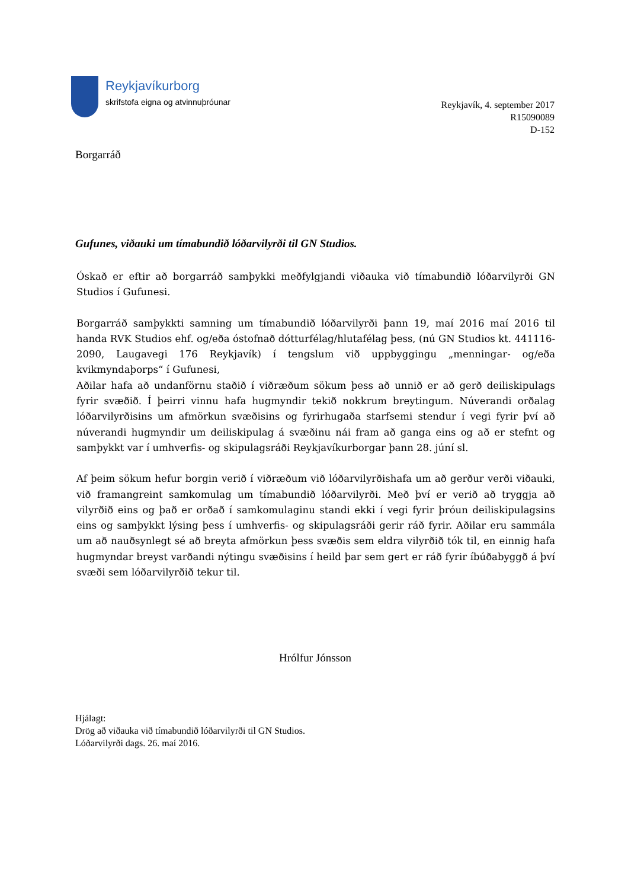Reykjavíkurborg
skrifstofa eigna og atvinnuþróunar
Reykjavík, 4. september 2017
R15090089
D-152
Borgarráð
Gufunes, viðauki um tímabundið lóðarvilyrði til GN Studios.
Óskað er eftir að borgarráð samþykki meðfylgjandi viðauka við tímabundið lóðarvilyrði GN Studios í Gufunesi.
Borgarráð samþykkti samning um tímabundið lóðarvilyrði þann 19, maí 2016 maí 2016 til handa RVK Studios ehf. og/eða óstofnað dótturfélag/hlutafélag þess, (nú GN Studios kt. 441116-2090, Laugavegi 176 Reykjavík) í tengslum við uppbyggingu „menningar- og/eða kvikmyndaþorps“ í Gufunesi,
Aðilar hafa að undanförnu staðið í viðræðum sökum þess að unnið er að gerð deiliskipulags fyrir svæðið. Í þeirri vinnu hafa hugmyndir tekið nokkrum breytingum. Núverandi orðalag lóðarvilyrðisins um afmörkun svæðisins og fyrirhugaða starfsemi stendur í vegi fyrir því að núverandi hugmyndir um deiliskipulag á svæðinu nái fram að ganga eins og að er stefnt og samþykkt var í umhverfis- og skipulagsráði Reykjavíkurborgar þann 28. júní sl.
Af þeim sökum hefur borgin verið í viðræðum við lóðarvilyrðishafa um að gerður verði viðauki, við framangreint samkomulag um tímabundið lóðarvilyrði. Með því er verið að tryggja að vilyrðið eins og það er orðað í samkomulaginu standi ekki í vegi fyrir þróun deiliskipulagsins eins og samþykkt lýsing þess í umhverfis- og skipulagsráði gerir ráð fyrir. Aðilar eru sammála um að nauðsynlegt sé að breyta afmörkun þess svæðis sem eldra vilyrðið tók til, en einnig hafa hugmyndar breyst varðandi nýtingu svæðisins í heild þar sem gert er ráð fyrir íbúðabyggð á því svæði sem lóðarvilyrðið tekur til.
Hrólfur Jónsson
Hjálagt:
Drög að viðauka við tímabundið lóðarvilyrði til GN Studios.
Lóðarvilyrði dags. 26. maí 2016.